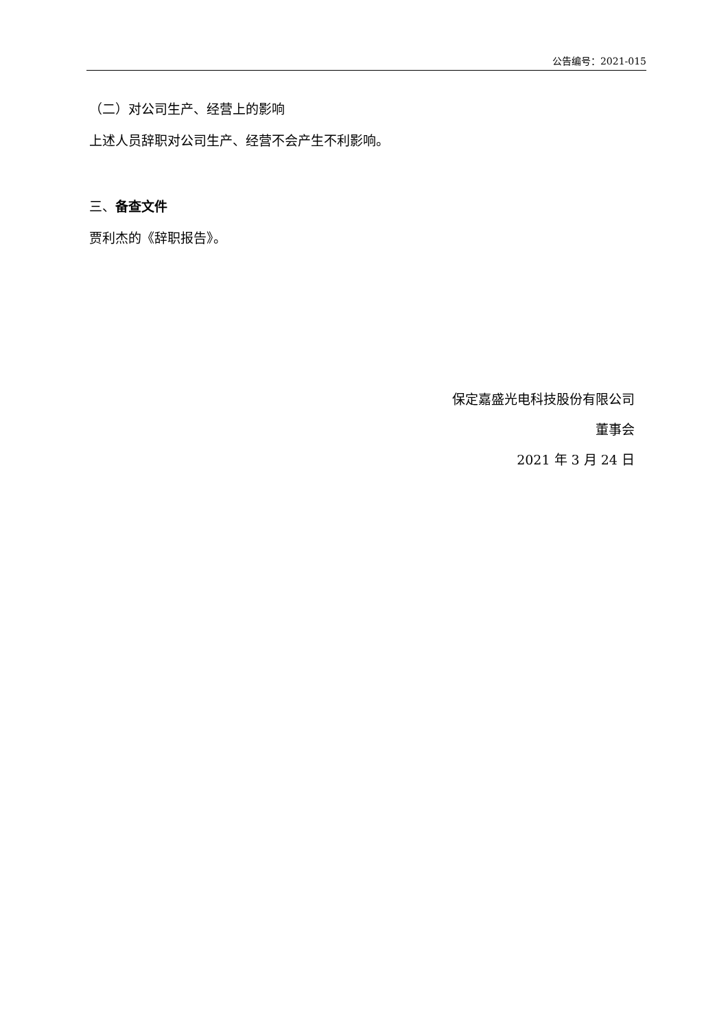公告编号：2021-015
（二）对公司生产、经营上的影响
上述人员辞职对公司生产、经营不会产生不利影响。
三、备查文件
贾利杰的《辞职报告》。
保定嘉盛光电科技股份有限公司
董事会
2021 年 3 月 24 日